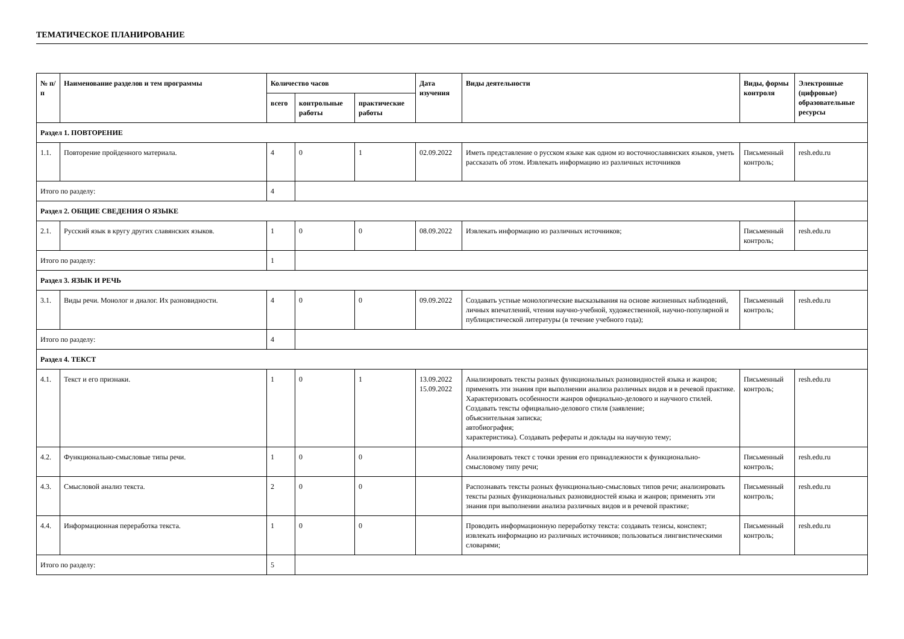ТЕМАТИЧЕСКОЕ ПЛАНИРОВАНИЕ
| № п/п | Наименование разделов и тем программы | Количество часов | | | Дата изучения | Виды деятельности | Виды, формы контроля | Электронные (цифровые) образовательные ресурсы |
| --- | --- | --- | --- | --- | --- | --- | --- | --- |
| | | всего | контрольные работы | практические работы | | | | |
| Раздел 1. ПОВТОРЕНИЕ | | | | | | | | |
| 1.1. | Повторение пройденного материала. | 4 | 0 | 1 | 02.09.2022 | Иметь представление о русском языке как одном из восточнославянских языков, уметь рассказать об этом. Извлекать информацию из различных источников | Письменный контроль; | resh.edu.ru |
| Итого по разделу: | | 4 | | | | | | |
| Раздел 2. ОБЩИЕ СВЕДЕНИЯ О ЯЗЫКЕ | | | | | | | | |
| 2.1. | Русский язык в кругу других славянских языков. | 1 | 0 | 0 | 08.09.2022 | Извлекать информацию из различных источников; | Письменный контроль; | resh.edu.ru |
| Итого по разделу: | | 1 | | | | | | |
| Раздел 3. ЯЗЫК И РЕЧЬ | | | | | | | | |
| 3.1. | Виды речи. Монолог и диалог. Их разновидности. | 4 | 0 | 0 | 09.09.2022 | Создавать устные монологические высказывания на основе жизненных наблюдений, личных впечатлений, чтения научно-учебной, художественной, научно-популярной и публицистической литературы (в течение учебного года); | Письменный контроль; | resh.edu.ru |
| Итого по разделу: | | 4 | | | | | | |
| Раздел 4. ТЕКСТ | | | | | | | | |
| 4.1. | Текст и его признаки. | 1 | 0 | 1 | 13.09.2022 15.09.2022 | Анализировать тексты разных функциональных разновидностей языка и жанров; применять эти знания при выполнении анализа различных видов и в речевой практике. Характеризовать особенности жанров официально-делового и научного стилей. Создавать тексты официально-делового стиля (заявление; объяснительная записка; автобиография; характеристика). Создавать рефераты и доклады на научную тему; | Письменный контроль; | resh.edu.ru |
| 4.2. | Функционально-смысловые типы речи. | 1 | 0 | 0 | | Анализировать текст с точки зрения его принадлежности к функционально-смысловому типу речи; | Письменный контроль; | resh.edu.ru |
| 4.3. | Смысловой анализ текста. | 2 | 0 | 0 | | Распознавать тексты разных функционально-смысловых типов речи; анализировать тексты разных функциональных разновидностей языка и жанров; применять эти знания при выполнении анализа различных видов и в речевой практике; | Письменный контроль; | resh.edu.ru |
| 4.4. | Информационная переработка текста. | 1 | 0 | 0 | | Проводить информационную переработку текста: создавать тезисы, конспект; извлекать информацию из различных источников; пользоваться лингвистическими словарями; | Письменный контроль; | resh.edu.ru |
| Итого по разделу: | | 5 | | | | | | |